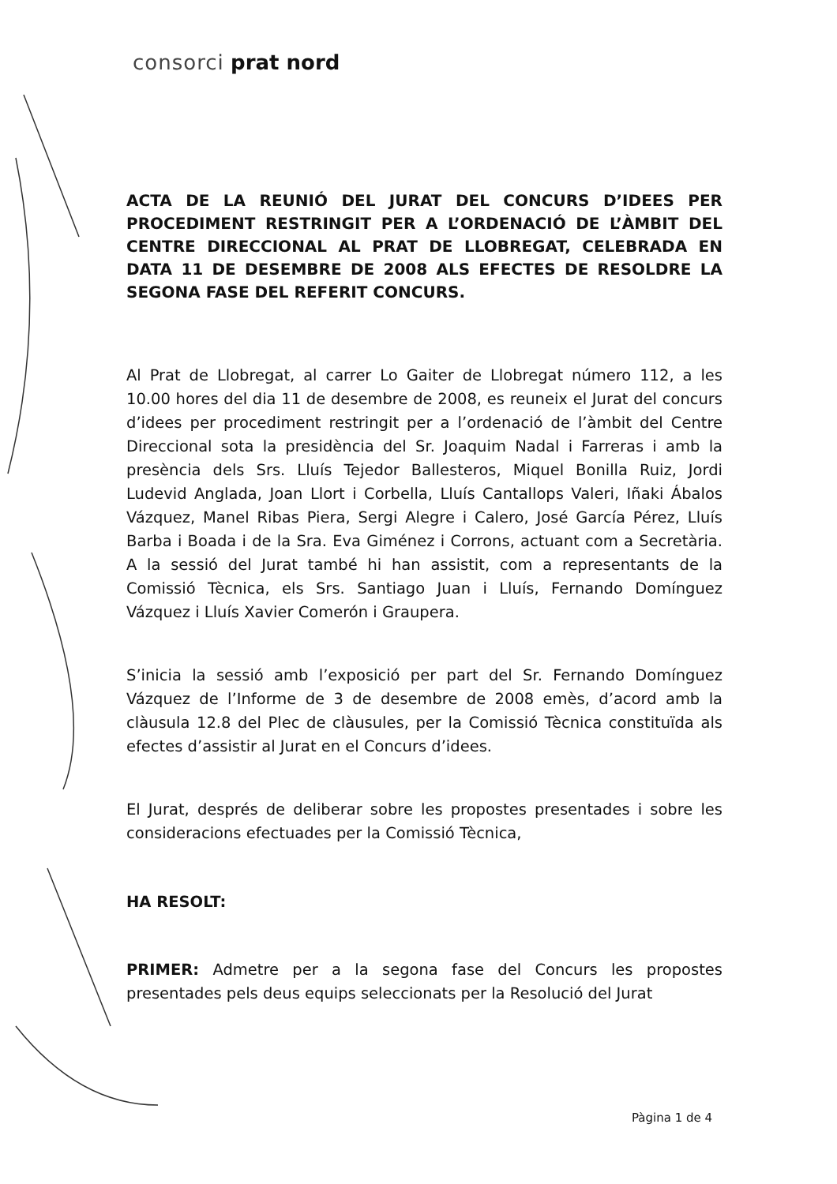consorci prat nord
ACTA DE LA REUNIÓ DEL JURAT DEL CONCURS D’IDEES PER PROCEDIMENT RESTRINGIT PER A L’ORDENACIÓ DE L’ÀMBIT DEL CENTRE DIRECCIONAL AL PRAT DE LLOBREGAT, CELEBRADA EN DATA 11 DE DESEMBRE DE 2008 ALS EFECTES DE RESOLDRE LA SEGONA FASE DEL REFERIT CONCURS.
Al Prat de Llobregat, al carrer Lo Gaiter de Llobregat número 112, a les 10.00 hores del dia 11 de desembre de 2008, es reuneix el Jurat del concurs d’idees per procediment restringit per a l’ordenació de l’àmbit del Centre Direccional sota la presidència del Sr. Joaquim Nadal i Farreras i amb la presència dels Srs. Lluís Tejedor Ballesteros, Miquel Bonilla Ruiz, Jordi Ludevid Anglada, Joan Llort i Corbella, Lluís Cantallops Valeri, Iñaki Ábalos Vázquez, Manel Ribas Piera, Sergi Alegre i Calero, José García Pérez, Lluís Barba i Boada i de la Sra. Eva Giménez i Corrons, actuant com a Secretària. A la sessió del Jurat també hi han assistit, com a representants de la Comissió Tècnica, els Srs. Santiago Juan i Lluís, Fernando Domínguez Vázquez i Lluís Xavier Comerón i Graupera.
S’inicia la sessió amb l’exposició per part del Sr. Fernando Domínguez Vázquez de l’Informe de 3 de desembre de 2008 emès, d’acord amb la clàusula 12.8 del Plec de clàusules, per la Comissió Tècnica constituïda als efectes d’assistir al Jurat en el Concurs d’idees.
El Jurat, després de deliberar sobre les propostes presentades i sobre les consideracions efectuades per la Comissió Tècnica,
HA RESOLT:
PRIMER: Admetre per a la segona fase del Concurs les propostes presentades pels deus equips seleccionats per la Resolució del Jurat
Pàgina 1 de 4